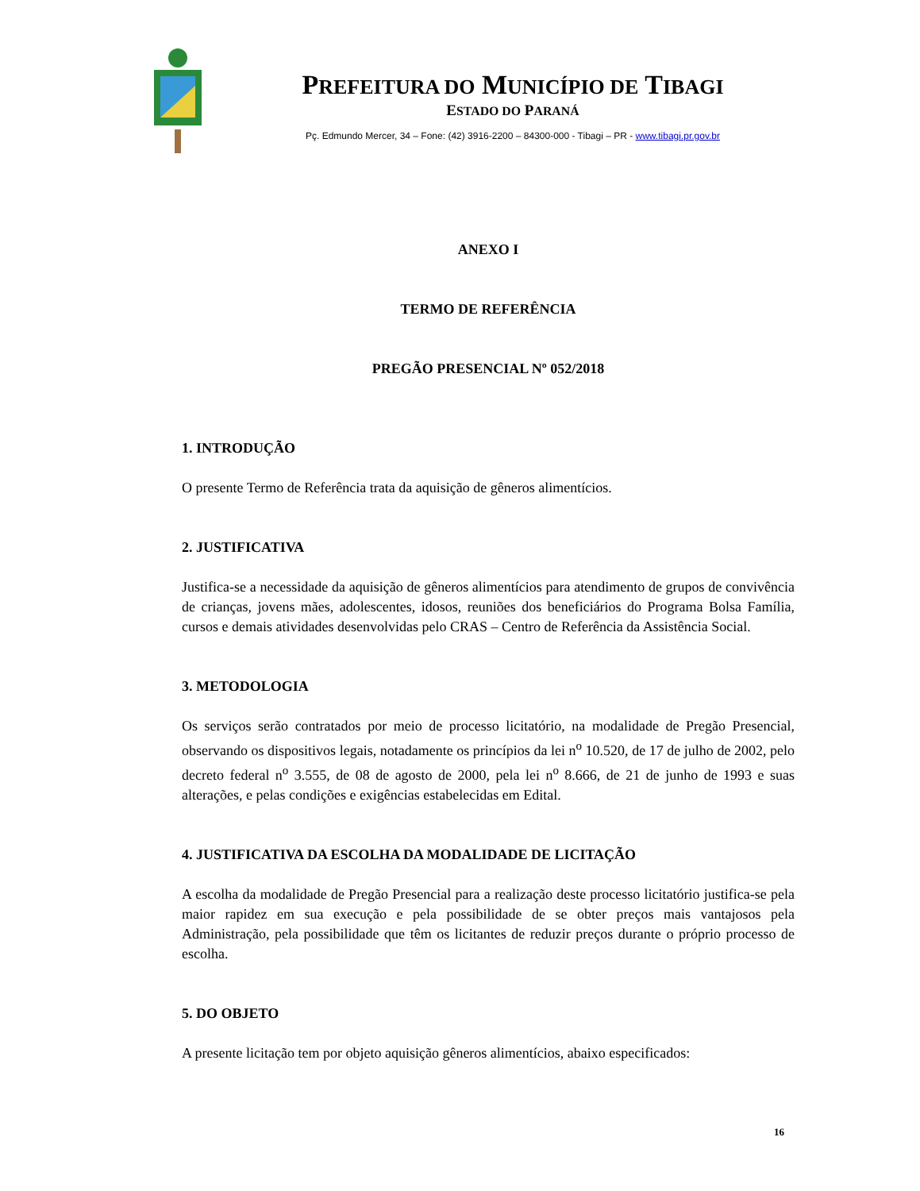PREFEITURA DO MUNICÍPIO DE TIBAGI
ESTADO DO PARANÁ
Pç. Edmundo Mercer, 34 – Fone: (42) 3916-2200 – 84300-000 - Tibagi – PR - www.tibagi.pr.gov.br
ANEXO I
TERMO DE REFERÊNCIA
PREGÃO PRESENCIAL Nº 052/2018
1. INTRODUÇÃO
O presente Termo de Referência trata da aquisição de gêneros alimentícios.
2. JUSTIFICATIVA
Justifica-se a necessidade da aquisição de gêneros alimentícios para atendimento de grupos de convivência de crianças, jovens mães, adolescentes, idosos, reuniões dos beneficiários do Programa Bolsa Família, cursos e demais atividades desenvolvidas pelo CRAS – Centro de Referência da Assistência Social.
3. METODOLOGIA
Os serviços serão contratados por meio de processo licitatório, na modalidade de Pregão Presencial, observando os dispositivos legais, notadamente os princípios da lei n<sup>o</sup> 10.520, de 17 de julho de 2002, pelo decreto federal n<sup>o</sup> 3.555, de 08 de agosto de 2000, pela lei n<sup>o</sup> 8.666, de 21 de junho de 1993 e suas alterações, e pelas condições e exigências estabelecidas em Edital.
4. JUSTIFICATIVA DA ESCOLHA DA MODALIDADE DE LICITAÇÃO
A escolha da modalidade de Pregão Presencial para a realização deste processo licitatório justifica-se pela maior rapidez em sua execução e pela possibilidade de se obter preços mais vantajosos pela Administração, pela possibilidade que têm os licitantes de reduzir preços durante o próprio processo de escolha.
5. DO OBJETO
A presente licitação tem por objeto aquisição gêneros alimentícios, abaixo especificados:
16